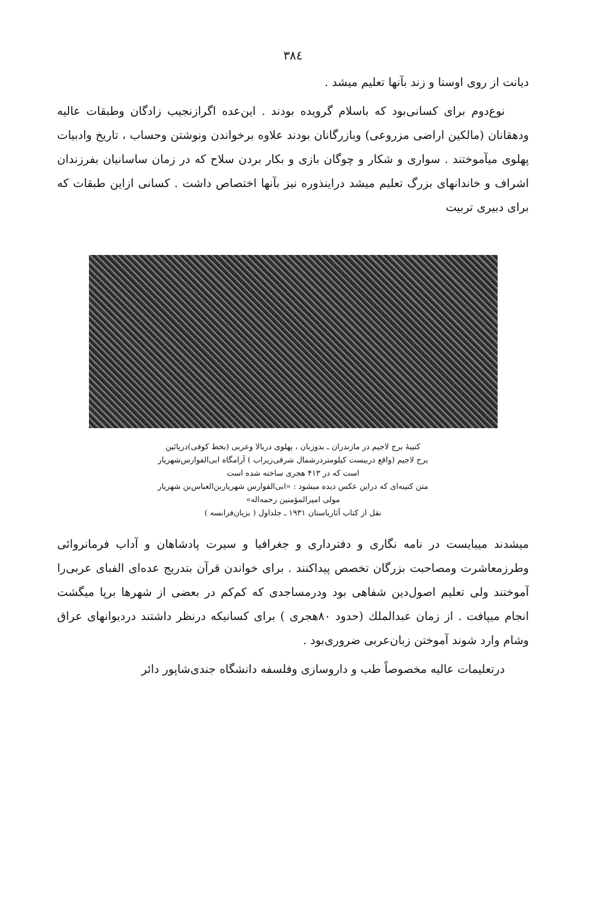۳۸٤
دیانت از روی اوستا و زند بآنها تعلیم میشد .
نوع‌دوم برای کسانی‌بود که باسلام گرویده بودند . این‌عده اگرازنجیب زادگان وطبقات عالیه ودهقانان (مالکین اراضی مزروعی) وبازرگانان بودند علاوه برخواندن ونوشتن وحساب ، تاریخ وادبیات پهلوی میآموختند . سواری و شکار و چوگان بازی و بکار بردن سلاح که در زمان ساسانیان بفرزندان اشراف و خاندانهای بزرگ تعلیم میشد دراینذوره نیز بآنها اختصاص داشت . کسانی ازاین طبقات که برای دبیری تربیت
کتیبهٔ برج لاجیم در مازندران ـ بدوزبان ، پهلوی دربالا وعربی (بخط کوفی)درپائین
برج لاجیم (واقع دربیست کیلومتردرشمال شرقی‌زیراب ) آرامگاه ابی‌الفوارس‌شهریار
است که در ۴۱۳ هجری ساخته شده است
متن کتیبه‌ای که دراین عکس دیده میشود : «ابی‌الفوارس شهریاربن‌العباس‌بن شهریار
مولی امیرالمؤمنین رحمه‌اله»
نقل از کتاب آثارباستان ۱۹۳۱ ـ جلداول ( بزبان‌فرانسه )
میشدند میبایست در نامه نگاری و دفترداری و جغرافیا و سیرت پادشاهان و آداب فرمانروائی وطرزمعاشرت ومصاحبت بزرگان تخصص پیداکنند . برای خواندن قرآن بتدریج عده‌ای الفبای عربی‌را آموختند ولی تعلیم اصول‌دین شفاهی بود ودرمساجدی که کم‌کم در بعضی از شهرها برپا میگشت انجام میپافت . از زمان عبدالملك (حدود ۸۰هجری ) برای کسانیکه درنظر داشتند دردیوانهای عراق وشام وارد شوند آموختن زبان‌عربی ضروری‌بود .
درتعلیمات عالیه مخصوصاً طب و داروسازی وفلسفه دانشگاه جندی‌شاپور دائر